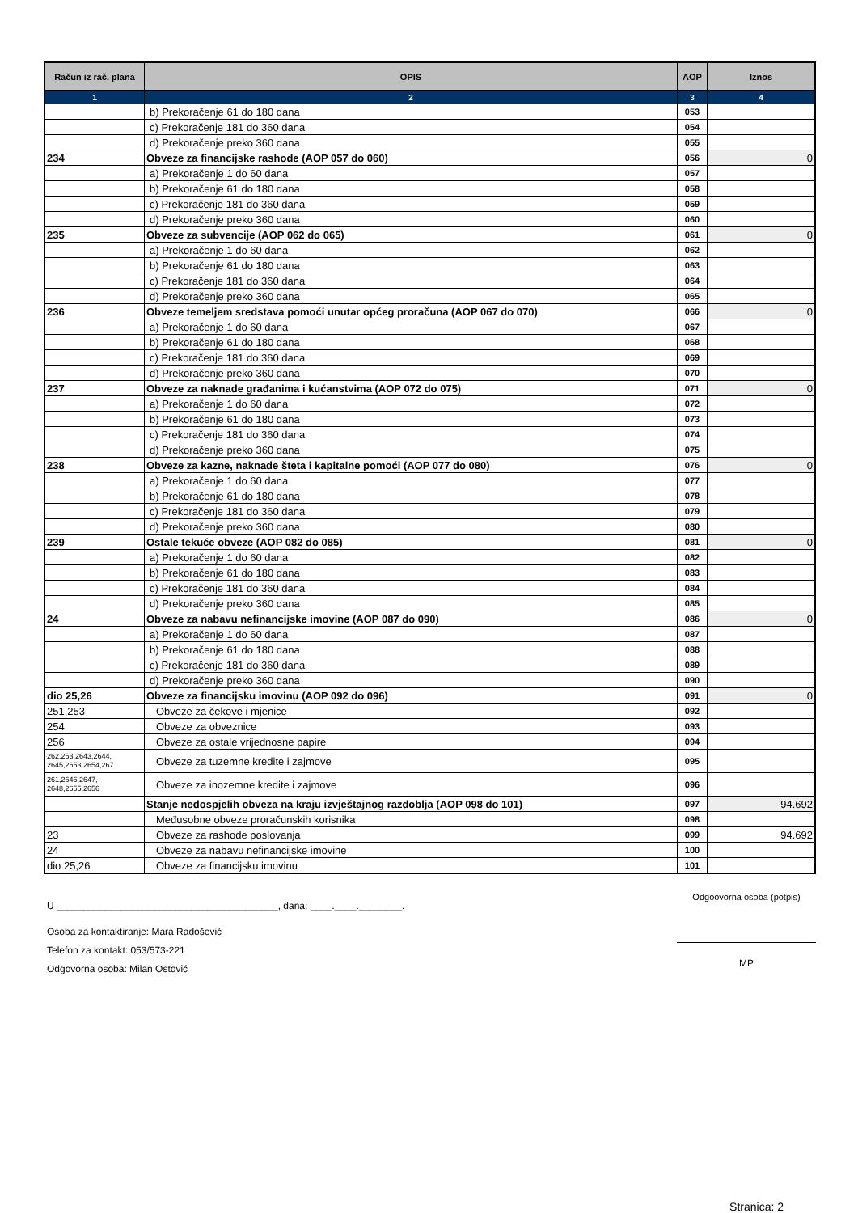| Račun iz rač. plana | OPIS | AOP | Iznos |
| --- | --- | --- | --- |
| 1 | 2 | 3 | 4 |
| | b) Prekoračenje 61 do 180 dana | 053 | |
| | c) Prekoračenje 181 do 360 dana | 054 | |
| | d) Prekoračenje preko 360 dana | 055 | |
| 234 | Obveze za financijske rashode (AOP 057 do 060) | 056 | 0 |
| | a) Prekoračenje 1 do 60 dana | 057 | |
| | b) Prekoračenje 61 do 180 dana | 058 | |
| | c) Prekoračenje 181 do 360 dana | 059 | |
| | d) Prekoračenje preko 360 dana | 060 | |
| 235 | Obveze za subvencije (AOP 062 do 065) | 061 | 0 |
| | a) Prekoračenje 1 do 60 dana | 062 | |
| | b) Prekoračenje 61 do 180 dana | 063 | |
| | c) Prekoračenje 181 do 360 dana | 064 | |
| | d) Prekoračenje preko 360 dana | 065 | |
| 236 | Obveze temeljem sredstava pomoći unutar općeg proračuna (AOP 067 do 070) | 066 | 0 |
| | a) Prekoračenje 1 do 60 dana | 067 | |
| | b) Prekoračenje 61 do 180 dana | 068 | |
| | c) Prekoračenje 181 do 360 dana | 069 | |
| | d) Prekoračenje preko 360 dana | 070 | |
| 237 | Obveze za naknade građanima i kućanstvima (AOP 072 do 075) | 071 | 0 |
| | a) Prekoračenje 1 do 60 dana | 072 | |
| | b) Prekoračenje 61 do 180 dana | 073 | |
| | c) Prekoračenje 181 do 360 dana | 074 | |
| | d) Prekoračenje preko 360 dana | 075 | |
| 238 | Obveze za kazne, naknade šteta i kapitalne pomoći (AOP 077 do 080) | 076 | 0 |
| | a) Prekoračenje 1 do 60 dana | 077 | |
| | b) Prekoračenje 61 do 180 dana | 078 | |
| | c) Prekoračenje 181 do 360 dana | 079 | |
| | d) Prekoračenje preko 360 dana | 080 | |
| 239 | Ostale tekuće obveze (AOP 082 do 085) | 081 | 0 |
| | a) Prekoračenje 1 do 60 dana | 082 | |
| | b) Prekoračenje 61 do 180 dana | 083 | |
| | c) Prekoračenje 181 do 360 dana | 084 | |
| | d) Prekoračenje preko 360 dana | 085 | |
| 24 | Obveze za nabavu nefinancijske imovine (AOP 087 do 090) | 086 | 0 |
| | a) Prekoračenje 1 do 60 dana | 087 | |
| | b) Prekoračenje 61 do 180 dana | 088 | |
| | c) Prekoračenje 181 do 360 dana | 089 | |
| | d) Prekoračenje preko 360 dana | 090 | |
| dio 25,26 | Obveze za financijsku imovinu (AOP 092 do 096) | 091 | 0 |
| 251,253 | Obveze za čekove i mjenice | 092 | |
| 254 | Obveze za obveznice | 093 | |
| 256 | Obveze za ostale vrijednosne papire | 094 | |
| 262,263,2643,2644, 2645,2653,2654,267 | Obveze za tuzemne kredite i zajmove | 095 | |
| 261,2646,2647, 2648,2655,2656 | Obveze za inozemne kredite i zajmove | 096 | |
| | Stanje nedospjelih obveza na kraju izvještajnog razdoblja (AOP 098 do 101) | 097 | 94.692 |
| | Međusobne obveze proračunskih korisnika | 098 | |
| 23 | Obveze za rashode poslovanja | 099 | 94.692 |
| 24 | Obveze za nabavu nefinancijske imovine | 100 | |
| dio 25,26 | Obveze za financijsku imovinu | 101 | |
U _________________________________________, dana: ____.____.________.
Osoba za kontaktiranje: Mara Radošević
Telefon za kontakt: 053/573-221
Odgovorna osoba: Milan Ostović
Odgoovorna osoba (potpis)
MP
Stranica: 2